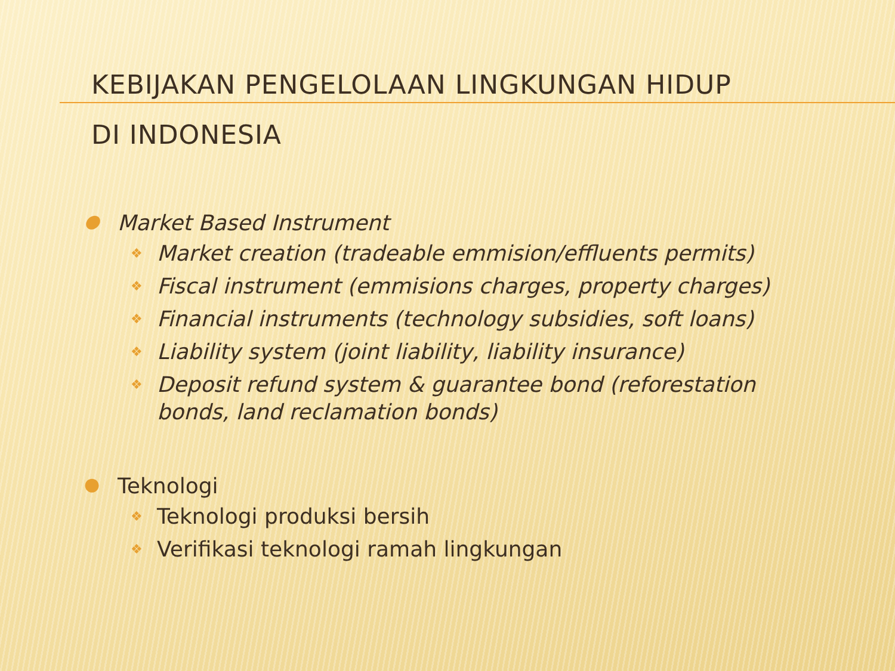KEBIJAKAN PENGELOLAAN LINGKUNGAN HIDUP
DI INDONESIA
● Market Based Instrument
❖ Market creation (tradeable emmision/effluents permits)
❖ Fiscal instrument (emmisions charges, property charges)
❖ Financial instruments (technology subsidies, soft loans)
❖ Liability system (joint liability, liability insurance)
❖ Deposit refund system & guarantee bond (reforestation bonds, land reclamation bonds)
● Teknologi
❖ Teknologi produksi bersih
❖ Verifikasi teknologi ramah lingkungan